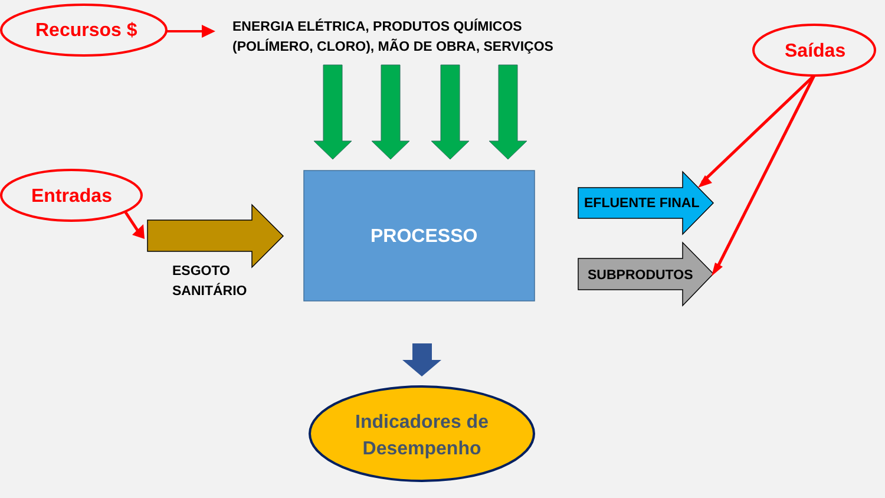Recursos $
ENERGIA ELÉTRICA, PRODUTOS QUÍMICOS
(POLÍMERO, CLORO), MÃO DE OBRA, SERVIÇOS
Saídas
Entradas
PROCESSO
EFLUENTE FINAL
SUBPRODUTOS
ESGOTO
SANITÁRIO
Indicadores de Desempenho